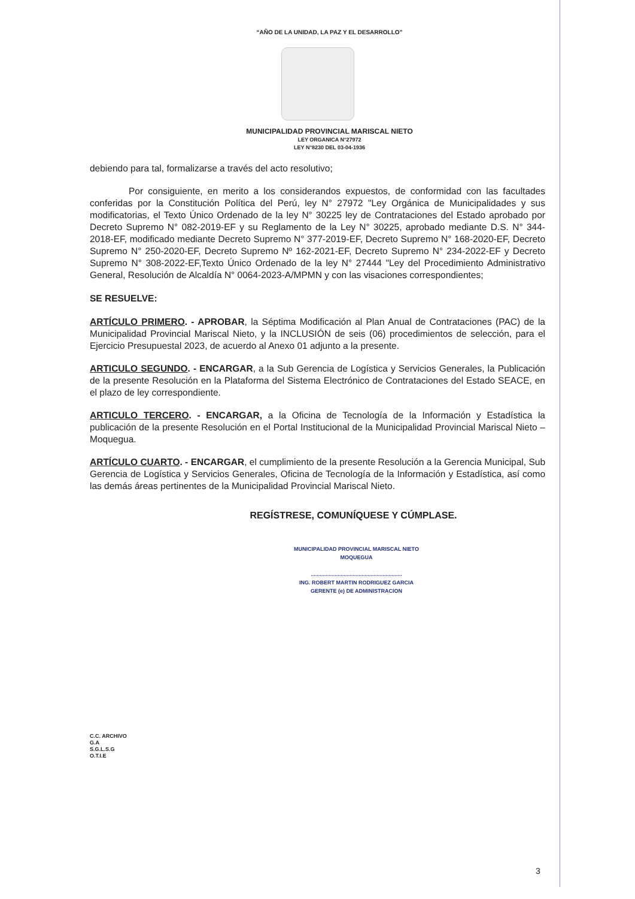“AÑO DE LA UNIDAD, LA PAZ Y EL DESARROLLO”
MUNICIPALIDAD PROVINCIAL MARISCAL NIETO
LEY ORGANICA N°27972
LEY N°8230 DEL 03-04-1936
debiendo para tal, formalizarse a través del acto resolutivo;
Por consiguiente, en merito a los considerandos expuestos, de conformidad con las facultades conferidas por la Constitución Política del Perú, ley N° 27972 "Ley Orgánica de Municipalidades y sus modificatorias, el Texto Único Ordenado de la ley N° 30225 ley de Contrataciones del Estado aprobado por Decreto Supremo N° 082-2019-EF y su Reglamento de la Ley N° 30225, aprobado mediante D.S. N° 344-2018-EF, modificado mediante Decreto Supremo N° 377-2019-EF, Decreto Supremo N° 168-2020-EF, Decreto Supremo N° 250-2020-EF, Decreto Supremo Nº 162-2021-EF, Decreto Supremo N° 234-2022-EF y Decreto Supremo N° 308-2022-EF,Texto Único Ordenado de la ley N° 27444 "Ley del Procedimiento Administrativo General, Resolución de Alcaldía N° 0064-2023-A/MPMN y con las visaciones correspondientes;
SE RESUELVE:
ARTÍCULO PRIMERO. - APROBAR, la Séptima Modificación al Plan Anual de Contrataciones (PAC) de la Municipalidad Provincial Mariscal Nieto, y la INCLUSIÓN de seis (06) procedimientos de selección, para el Ejercicio Presupuestal 2023, de acuerdo al Anexo 01 adjunto a la presente.
ARTICULO SEGUNDO. - ENCARGAR, a la Sub Gerencia de Logística y Servicios Generales, la Publicación de la presente Resolución en la Plataforma del Sistema Electrónico de Contrataciones del Estado SEACE, en el plazo de ley correspondiente.
ARTICULO TERCERO. - ENCARGAR, a la Oficina de Tecnología de la Información y Estadística la publicación de la presente Resolución en el Portal Institucional de la Municipalidad Provincial Mariscal Nieto – Moquegua.
ARTÍCULO CUARTO. - ENCARGAR, el cumplimiento de la presente Resolución a la Gerencia Municipal, Sub Gerencia de Logística y Servicios Generales, Oficina de Tecnología de la Información y Estadística, así como las demás áreas pertinentes de la Municipalidad Provincial Mariscal Nieto.
REGÍSTRESE, COMUNÍQUESE Y CÚMPLASE.
MUNICIPALIDAD PROVINCIAL MARISCAL NIETO
MOQUEGUA
.............................................................
ING. ROBERT MARTIN RODRIGUEZ GARCIA
GERENTE (e) DE ADMINISTRACION
C.C. ARCHIVO
G.A
S.G.L.S.G
O.T.I.E
3